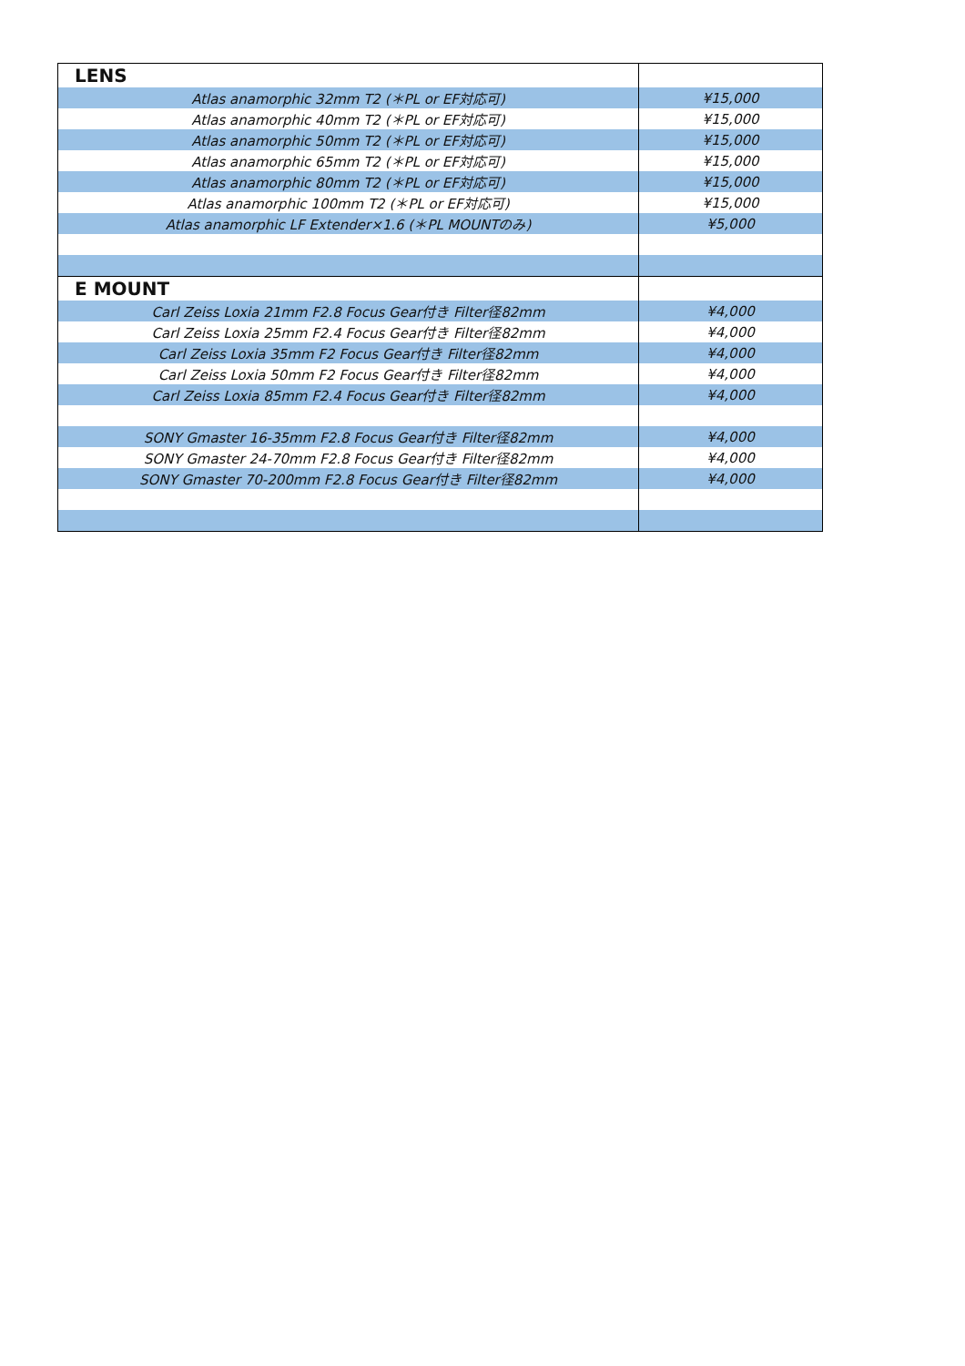| LENS | |
| Atlas anamorphic 32mm T2 (＊PL or EF対応可) | ¥15,000 |
| Atlas anamorphic 40mm T2 (＊PL or EF対応可) | ¥15,000 |
| Atlas anamorphic 50mm T2 (＊PL or EF対応可) | ¥15,000 |
| Atlas anamorphic 65mm T2 (＊PL or EF対応可) | ¥15,000 |
| Atlas anamorphic 80mm T2 (＊PL or EF対応可) | ¥15,000 |
| Atlas anamorphic 100mm T2 (＊PL or EF対応可) | ¥15,000 |
| Atlas anamorphic LF Extender×1.6 (＊PL MOUNTのみ) | ¥5,000 |
| E MOUNT | |
| Carl Zeiss Loxia 21mm F2.8 Focus Gear付き Filter径82mm | ¥4,000 |
| Carl Zeiss Loxia 25mm F2.4 Focus Gear付き Filter径82mm | ¥4,000 |
| Carl Zeiss Loxia 35mm F2 Focus Gear付き Filter径82mm | ¥4,000 |
| Carl Zeiss Loxia 50mm F2 Focus Gear付き Filter径82mm | ¥4,000 |
| Carl Zeiss Loxia 85mm F2.4 Focus Gear付き Filter径82mm | ¥4,000 |
| SONY Gmaster 16-35mm F2.8 Focus Gear付き Filter径82mm | ¥4,000 |
| SONY Gmaster 24-70mm F2.8 Focus Gear付き Filter径82mm | ¥4,000 |
| SONY Gmaster 70-200mm F2.8 Focus Gear付き Filter径82mm | ¥4,000 |